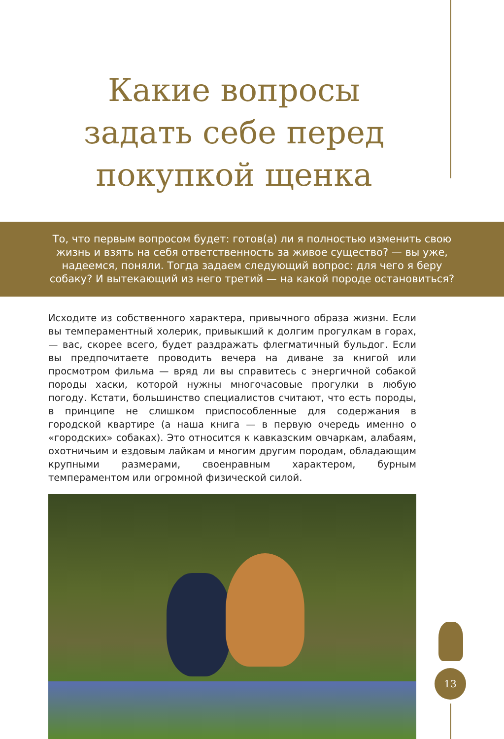Какие вопросы
задать себе перед
покупкой щенка
То, что первым вопросом будет: готов(а) ли я полностью изменить свою жизнь и взять на себя ответственность за живое существо? — вы уже, надеемся, поняли. Тогда задаем следующий вопрос: для чего я беру собаку? И вытекающий из него третий — на какой породе остановиться?
Исходите из собственного характера, привычного образа жизни. Если вы темпераментный холерик, привыкший к долгим прогулкам в горах, — вас, скорее всего, будет раздражать флегматичный бульдог. Если вы предпочитаете проводить вечера на диване за книгой или просмотром фильма — вряд ли вы справитесь с энергичной собакой породы хаски, которой нужны многочасовые прогулки в любую погоду. Кстати, большинство специалистов считают, что есть породы, в принципе не слишком приспособленные для содержания в городской квартире (а наша книга — в первую очередь именно о «городских» собаках). Это относится к кавказским овчаркам, алабаям, охотничьим и ездовым лайкам и многим другим породам, обладающим крупными размерами, своенравным характером, бурным темпераментом или огромной физической силой.
13